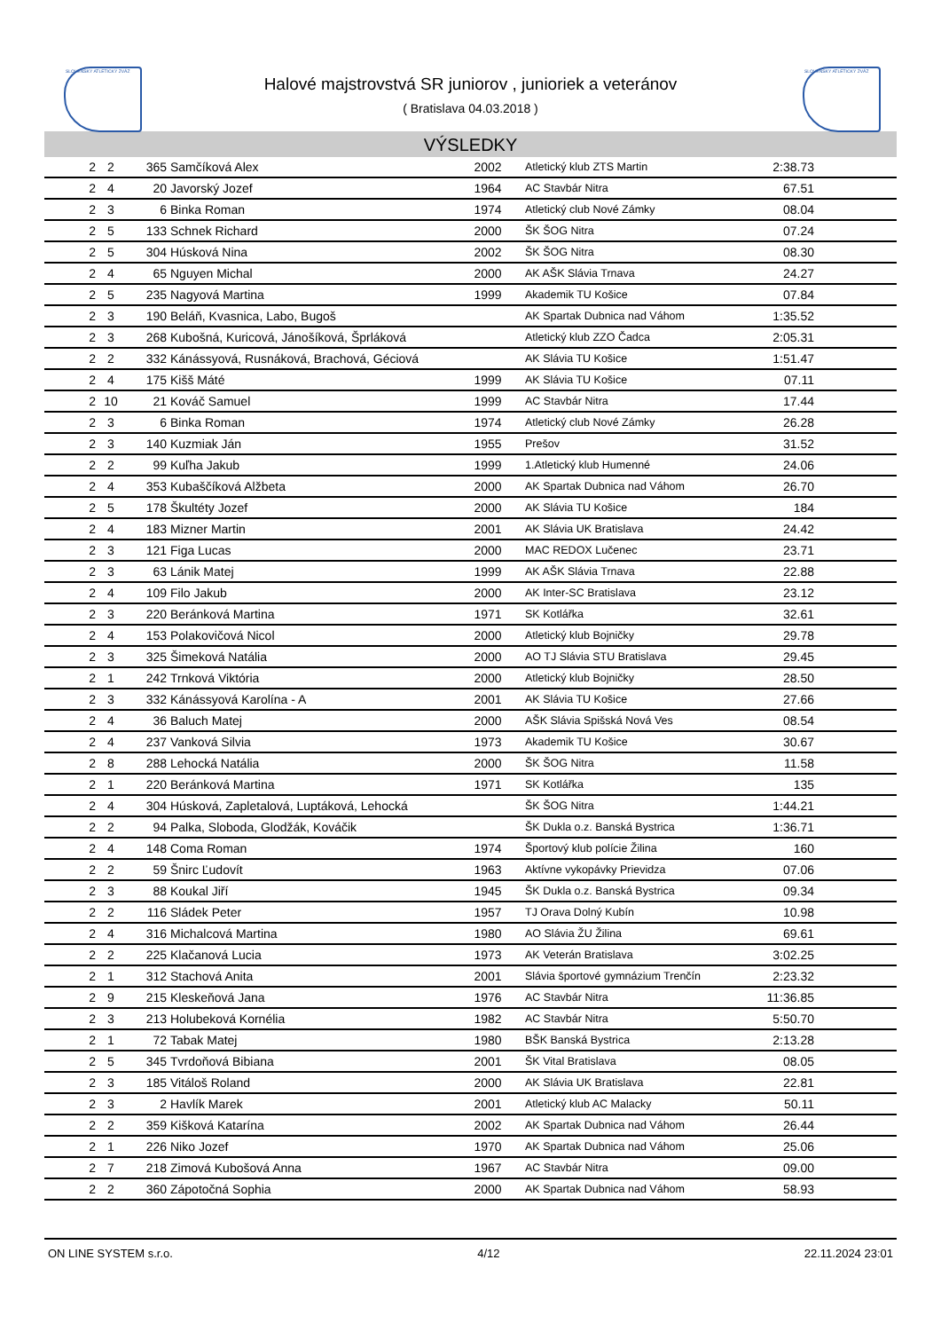SLOVENSKÝ ATLETICKÝ ZVÄZ SLOVENSKÝ ATLETICKÝ ZVÄZ
Halové majstrovstvá SR juniorov , junioriek a veteránov
( Bratislava 04.03.2018 )
VÝSLEDKY
| 2 | 2 | 365 | Samčíková Alex | 2002 | Atletický klub ZTS Martin | 2:38.73 | |
| 2 | 4 | 20 | Javorský Jozef | 1964 | AC Stavbár Nitra | 67.51 | |
| 2 | 3 | 6 | Binka Roman | 1974 | Atletický club Nové Zámky | 08.04 | |
| 2 | 5 | 133 | Schnek Richard | 2000 | ŠK ŠOG Nitra | 07.24 | |
| 2 | 5 | 304 | Húsková Nina | 2002 | ŠK ŠOG Nitra | 08.30 | |
| 2 | 4 | 65 | Nguyen Michal | 2000 | AK AŠK Slávia Trnava | 24.27 | |
| 2 | 5 | 235 | Nagyová Martina | 1999 | Akademik TU Košice | 07.84 | |
| 2 | 3 | 190 | Beláň, Kvasnica, Labo, Bugoš | | AK Spartak Dubnica nad Váhom | 1:35.52 | |
| 2 | 3 | 268 | Kubošná, Kuricová, Jánošíková, Šprláková | | Atletický klub ZZO Čadca | 2:05.31 | |
| 2 | 2 | 332 | Kánássyová, Rusnáková, Brachová, Géciová | | AK Slávia TU Košice | 1:51.47 | |
| 2 | 4 | 175 | Kišš Máté | 1999 | AK Slávia TU Košice | 07.11 | |
| 2 | 10 | 21 | Kováč Samuel | 1999 | AC Stavbár Nitra | 17.44 | |
| 2 | 3 | 6 | Binka Roman | 1974 | Atletický club Nové Zámky | 26.28 | |
| 2 | 3 | 140 | Kuzmiak Ján | 1955 | Prešov | 31.52 | |
| 2 | 2 | 99 | Kuľha Jakub | 1999 | 1.Atletický klub Humenné | 24.06 | |
| 2 | 4 | 353 | Kubaščíková Alžbeta | 2000 | AK Spartak Dubnica nad Váhom | 26.70 | |
| 2 | 5 | 178 | Škultéty Jozef | 2000 | AK Slávia TU Košice | 184 | |
| 2 | 4 | 183 | Mizner Martin | 2001 | AK Slávia UK Bratislava | 24.42 | |
| 2 | 3 | 121 | Figa Lucas | 2000 | MAC REDOX Lučenec | 23.71 | |
| 2 | 3 | 63 | Lánik Matej | 1999 | AK AŠK Slávia Trnava | 22.88 | |
| 2 | 4 | 109 | Filo Jakub | 2000 | AK Inter-SC Bratislava | 23.12 | |
| 2 | 3 | 220 | Beránková Martina | 1971 | SK Kotlářka | 32.61 | |
| 2 | 4 | 153 | Polakovičová Nicol | 2000 | Atletický klub Bojničky | 29.78 | |
| 2 | 3 | 325 | Šimeková Natália | 2000 | AO TJ Slávia STU Bratislava | 29.45 | |
| 2 | 1 | 242 | Trnková Viktória | 2000 | Atletický klub Bojničky | 28.50 | |
| 2 | 3 | 332 | Kánássyová Karolína - A | 2001 | AK Slávia TU Košice | 27.66 | |
| 2 | 4 | 36 | Baluch Matej | 2000 | AŠK Slávia Spišská Nová Ves | 08.54 | |
| 2 | 4 | 237 | Vanková Silvia | 1973 | Akademik TU Košice | 30.67 | |
| 2 | 8 | 288 | Lehocká Natália | 2000 | ŠK ŠOG Nitra | 11.58 | |
| 2 | 1 | 220 | Beránková Martina | 1971 | SK Kotlářka | 135 | |
| 2 | 4 | 304 | Húsková, Zapletalová, Luptáková, Lehocká | | ŠK ŠOG Nitra | 1:44.21 | |
| 2 | 2 | 94 | Palka, Sloboda, Glodžák, Kováčik | | ŠK Dukla o.z. Banská Bystrica | 1:36.71 | |
| 2 | 4 | 148 | Coma Roman | 1974 | Športový klub polície Žilina | 160 | |
| 2 | 2 | 59 | Šnirc Ľudovít | 1963 | Aktívne vykopávky Prievidza | 07.06 | |
| 2 | 3 | 88 | Koukal Jiří | 1945 | ŠK Dukla o.z. Banská Bystrica | 09.34 | |
| 2 | 2 | 116 | Sládek Peter | 1957 | TJ Orava Dolný Kubín | 10.98 | |
| 2 | 4 | 316 | Michalcová Martina | 1980 | AO Slávia ŽU Žilina | 69.61 | |
| 2 | 2 | 225 | Klačanová Lucia | 1973 | AK Veterán Bratislava | 3:02.25 | |
| 2 | 1 | 312 | Stachová Anita | 2001 | Slávia športové gymnázium Trenčín | 2:23.32 | |
| 2 | 9 | 215 | Kleskeňová Jana | 1976 | AC Stavbár Nitra | 11:36.85 | |
| 2 | 3 | 213 | Holubeková Kornélia | 1982 | AC Stavbár Nitra | 5:50.70 | |
| 2 | 1 | 72 | Tabak Matej | 1980 | BŠK Banská Bystrica | 2:13.28 | |
| 2 | 5 | 345 | Tvrdoňová Bibiana | 2001 | ŠK Vital Bratislava | 08.05 | |
| 2 | 3 | 185 | Vitáloš Roland | 2000 | AK Slávia UK Bratislava | 22.81 | |
| 2 | 3 | 2 | Havlík Marek | 2001 | Atletický klub AC Malacky | 50.11 | |
| 2 | 2 | 359 | Kišková Katarína | 2002 | AK Spartak Dubnica nad Váhom | 26.44 | |
| 2 | 1 | 226 | Niko Jozef | 1970 | AK Spartak Dubnica nad Váhom | 25.06 | |
| 2 | 7 | 218 | Zimová Kubošová Anna | 1967 | AC Stavbár Nitra | 09.00 | |
| 2 | 2 | 360 | Zápotočná Sophia | 2000 | AK Spartak Dubnica nad Váhom | 58.93 | |
ON LINE SYSTEM s.r.o. 4/12 22.11.2024 23:01